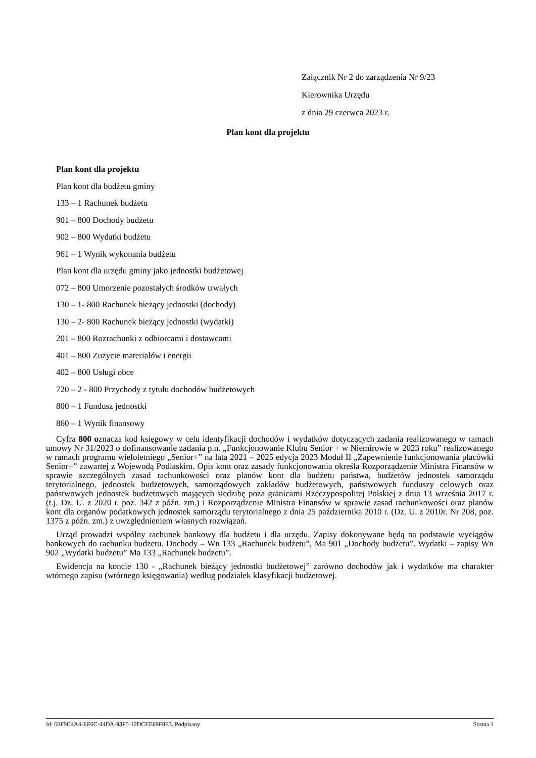Załącznik Nr 2 do zarządzenia Nr 9/23
Kierownika Urzędu
z dnia 29 czerwca 2023 r.
Plan kont dla projektu
Plan kont dla projektu
Plan kont dla budżetu gminy
133 – 1 Rachunek budżetu
901 – 800 Dochody budżetu
902 – 800 Wydatki budżetu
961 – 1 Wynik wykonania budżetu
Plan kont dla urzędu gminy jako jednostki budżetowej
072 – 800 Umorzenie pozostałych środków trwałych
130 – 1- 800 Rachunek bieżący jednostki (dochody)
130 – 2- 800 Rachunek bieżący jednostki (wydatki)
201 – 800 Rozrachunki z odbiorcami i dostawcami
401 – 800 Zużycie materiałów i energii
402 – 800 Usługi obce
720 – 2 - 800 Przychody z tytułu dochodów budżetowych
800 – 1 Fundusz jednostki
860 – 1 Wynik finansowy
Cyfra 800 oznacza kod księgowy w celu identyfikacji dochodów i wydatków dotyczących zadania realizowanego w ramach umowy Nr 31/2023 o dofinansowanie zadania p.n. „Funkcjonowanie Klubu Senior + w Niemirowie w 2023 roku” realizowanego w ramach programu wieloletniego „Senior+” na lata 2021 – 2025 edycja 2023 Moduł II „Zapewnienie funkcjonowania placówki Senior+” zawartej z Wojewodą Podlaskim. Opis kont oraz zasady funkcjonowania określa Rozporządzenie Ministra Finansów w sprawie szczególnych zasad rachunkowości oraz planów kont dla budżetu państwa, budżetów jednostek samorządu terytorialnego, jednostek budżetowych, samorządowych zakładów budżetowych, państwowych funduszy celowych oraz państwowych jednostek budżetowych mających siedzibę poza granicami Rzeczypospolitej Polskiej z dnia 13 września 2017 r. (t.j. Dz. U. z 2020 r. poz. 342 z późn. zm.) i Rozporządzenie Ministra Finansów w sprawie zasad rachunkowości oraz planów kont dla organów podatkowych jednostek samorządu terytorialnego z dnia 25 października 2010 r. (Dz. U. z 2010r. Nr 208, poz. 1375 z późn. zm.) z uwzględnieniem własnych rozwiązań.
Urząd prowadzi wspólny rachunek bankowy dla budżetu i dla urzędu. Zapisy dokonywane będą na podstawie wyciągów bankowych do rachunku budżetu. Dochody – Wn 133 „Rachunek budżetu”, Ma 901 „Dochody budżetu”. Wydatki – zapisy Wn 902 „Wydatki budżetu” Ma 133 „Rachunek budżetu”.
Ewidencja na koncie 130 - „Rachunek bieżący jednostki budżetowej” zarówno dochodów jak i wydatków ma charakter wtórnego zapisu (wtórnego księgowania) według podziałek klasyfikacji budżetowej.
Id: 60F9C4A4-EF6C-44DA-93F5-12DCEE69F8E3. Podpisany Strona 1